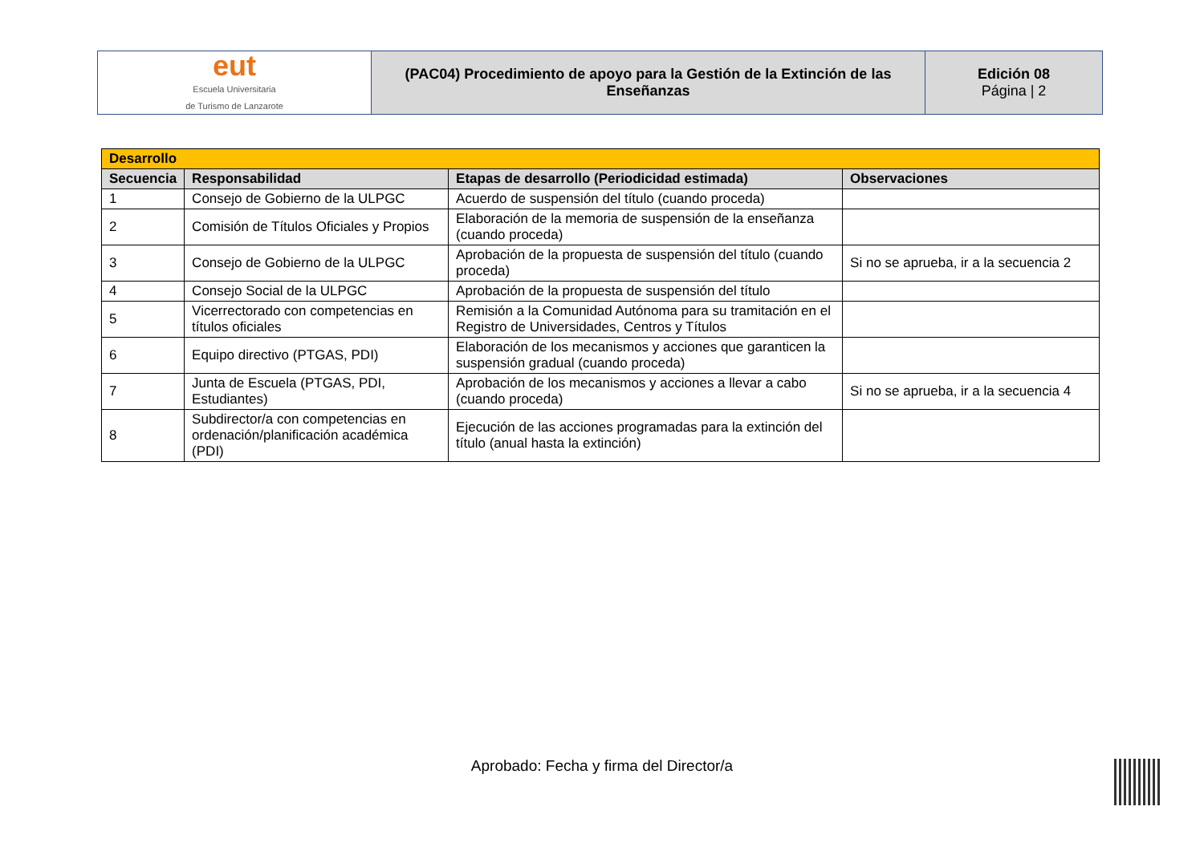| eut Escuela Universitaria de Turismo de Lanzarote | (PAC04) Procedimiento de apoyo para la Gestión de la Extinción de las Enseñanzas | Edición 08 Página / 2 |
| Desarrollo | | | |
| Secuencia | Responsabilidad | Etapas de desarrollo (Periodicidad estimada) | Observaciones |
| 1 | Consejo de Gobierno de la ULPGC | Acuerdo de suspensión del título (cuando proceda) | |
| 2 | Comisión de Títulos Oficiales y Propios | Elaboración de la memoria de suspensión de la enseñanza (cuando proceda) | |
| 3 | Consejo de Gobierno de la ULPGC | Aprobación de la propuesta de suspensión del título (cuando proceda) | Si no se aprueba, ir a la secuencia 2 |
| 4 | Consejo Social de la ULPGC | Aprobación de la propuesta de suspensión del título | |
| 5 | Vicerrectorado con competencias en títulos oficiales | Remisión a la Comunidad Autónoma para su tramitación en el Registro de Universidades, Centros y Títulos | |
| 6 | Equipo directivo (PTGAS, PDI) | Elaboración de los mecanismos y acciones que garanticen la suspensión gradual (cuando proceda) | |
| 7 | Junta de Escuela (PTGAS, PDI, Estudiantes) | Aprobación de los mecanismos y acciones a llevar a cabo (cuando proceda) | Si no se aprueba, ir a la secuencia 4 |
| 8 | Subdirector/a con competencias en ordenación/planificación académica (PDI) | Ejecución de las acciones programadas para la extinción del título (anual hasta la extinción) | |
Aprobado: Fecha y firma del Director/a